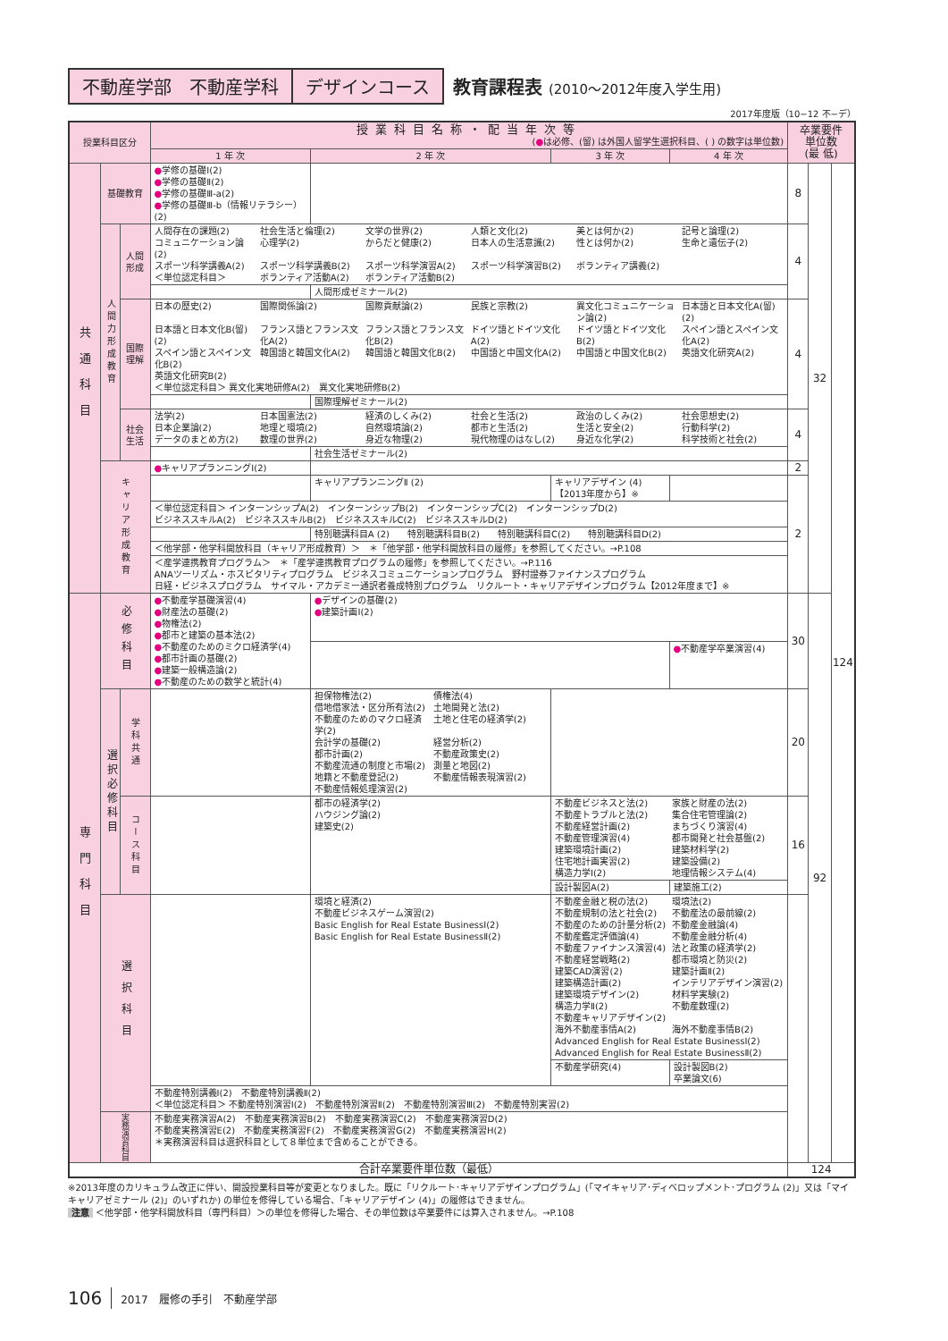不動産学部　不動産学科 デザインコース 教育課程表 (2010～2012年度入学生用)
2017年度版（10−12 不−デ）
| 授業科目区分 | | | 授業科目名称・配当年次等 ( ● は必修、(留) は外国人留学生選択科目、( ) の数字は単位数) | | | | 卒業要件 単位数 (最 低) | | |
| --- | --- | --- | --- | --- | --- | --- | --- | --- | --- |
| | | | 1 年 次 | 2 年 次 | 3 年 次 | 4 年 次 | | | |
| 共通科目 | 基礎教育 | | ● 学修の基礎Ⅰ(2) ● 学修の基礎Ⅱ(2) ● 学修の基礎Ⅲ-a(2) ● 学修の基礎Ⅲ-b（情報リテラシー）(2) | | | | 8 | 32 | 124 |
| | 人間力形成教育 | 人間形成 | 人間存在の課題(2) 社会生活と倫理(2) 文学の世界(2) 人類と文化(2) 美とは何か(2) 記号と論理(2) コミュニケーション論(2) 心理学(2) からだと健康(2) 日本人の生活意識(2) 性とは何か(2) 生命と遺伝子(2) スポーツ科学講義A(2) スポーツ科学講義B(2) スポーツ科学演習A(2) スポーツ科学演習B(2) ボランティア講義(2) ＜単位認定科目＞ ボランティア活動A(2) ボランティア活動B(2) | | | | 4 | | |
| | | | | 人間形成ゼミナール(2) | | | | | |
| | | 国際理解 | 日本の歴史(2) 国際関係論(2) 国際貢献論(2) 民族と宗教(2) 異文化コミュニケーション論(2) 日本語と日本文化A(留)(2) 日本語と日本文化B(留)(2) フランス語とフランス文化A(2) フランス語とフランス文化B(2) ドイツ語とドイツ文化A(2) ドイツ語とドイツ文化B(2) スペイン語とスペイン文化A(2) スペイン語とスペイン文化B(2) 韓国語と韓国文化A(2) 韓国語と韓国文化B(2) 中国語と中国文化A(2) 中国語と中国文化B(2) 英語文化研究A(2) 英語文化研究B(2) ＜単位認定科目＞ 異文化実地研修A(2) 異文化実地研修B(2) | | | | 4 | | |
| | | | | 国際理解ゼミナール(2) | | | | | |
| | | 社会生活 | 法学(2) 日本国憲法(2) 経済のしくみ(2) 社会と生活(2) 政治のしくみ(2) 社会思想史(2) 日本企業論(2) 地理と環境(2) 自然環境論(2) 都市と生活(2) 生活と安全(2) 行動科学(2) データのまとめ方(2) 数理の世界(2) 身近な物理(2) 現代物理のはなし(2) 身近な化学(2) 科学技術と社会(2) | | | | 4 | | |
| | | | | 社会生活ゼミナール(2) | | | | | |
| | キャリア形成教育 | | ● キャリアプランニングⅠ(2) | | | | 2 | | |
| | | | | キャリアプランニングⅡ (2) | キャリアデザイン (4)【2013年度から】※ | | 2 | | |
| | | | ＜単位認定科目＞ インターンシップA(2) インターンシップB(2) インターンシップC(2) インターンシップD(2) ビジネススキルA(2) ビジネススキルB(2) ビジネススキルC(2) ビジネススキルD(2) | | | | | | |
| | | | | 特別聴講科目A (2) 特別聴講科目B(2) 特別聴講科目C(2) 特別聴講科目D(2) | | | | | |
| | | | ＜他学部・他学科開放科目（キャリア形成教育）＞ ＊「他学部・他学科開放科目の履修」を参照してください。→P.108 | | | | | | |
| | | | ＜産学連携教育プログラム＞ ＊「産学連携教育プログラムの履修」を参照してください。→P.116 ANAツーリズム・ホスピタリティプログラム ビジネスコミュニケーションプログラム 野村證券ファイナンスプログラム 日経・ビジネスプログラム サイマル・アカデミー通訳者養成特別プログラム リクルート・キャリアデザインプログラム【2012年度まで】※ | | | | | | |
| 専門科目 | 必修科目 | | ● 不動産学基礎演習(4) ● 財産法の基礎(2) ● 物権法(2) ● 都市と建築の基本法(2) ● 不動産のためのミクロ経済学(4) ● 都市計画の基礎(2) ● 建築一般構造論(2) ● 不動産のための数学と統計(4) | ● デザインの基礎(2) ● 建築計画Ⅰ(2) | | | 30 | 92 | |
| | | | | | | ● 不動産学卒業演習(4) | | | |
| | 選択必修科目 | 学科共通 | | 担保物権法(2) 債権法(4) 借地借家法・区分所有法(2) 土地開発と法(2) 不動産のためのマクロ経済学(2) 土地と住宅の経済学(2) 会計学の基礎(2) 経営分析(2) 都市計画(2) 不動産政策史(2) 不動産流通の制度と市場(2) 測量と地図(2) 地籍と不動産登記(2) 不動産情報表現演習(2) 不動産情報処理演習(2) | | | 20 | | |
| | | コース科目 | | 都市の経済学(2) ハウジング論(2) 建築史(2) | 不動産ビジネスと法(2) 家族と財産の法(2) 不動産トラブルと法(2) 集合住宅管理論(2) 不動産経営計画(2) まちづくり演習(4) 不動産管理演習(4) 都市開発と社会基盤(2) 建築環境計画(2) 建築材料学(2) 住宅地計画実習(2) 建築設備(2) 構造力学Ⅰ(2) 地理情報システム(4) | | 16 | | |
| | | | | | 設計製図A(2) | 建築施工(2) | | | |
| | 選択科目 | | | 環境と経済(2) 不動産ビジネスゲーム演習(2) Basic English for Real Estate BusinessⅠ(2) Basic English for Real Estate BusinessⅡ(2) | 不動産金融と税の法(2) 環境法(2) 不動産規制の法と社会(2) 不動産法の最前線(2) 不動産のための計量分析(2) 不動産金融論(4) 不動産鑑定評価論(4) 不動産金融分析(4) 不動産ファイナンス演習(4) 法と政策の経済学(2) 不動産経営戦略(2) 都市環境と防災(2) 建築CAD演習(2) 建築計画Ⅱ(2) 建築構造計画(2) インテリアデザイン演習(2) 建築環境デザイン(2) 材料学実験(2) 構造力学Ⅱ(2) 不動産数理(2) 不動産キャリアデザイン(2) 海外不動産事情A(2) 海外不動産事情B(2) Advanced English for Real Estate BusinessⅠ(2) Advanced English for Real Estate BusinessⅡ(2) | | | | |
| | | | | | 不動産学研究(4) | 設計製図B(2) 卒業論文(6) | | | |
| | | | 不動産特別講義Ⅰ(2) 不動産特別講義Ⅱ(2) ＜単位認定科目＞ 不動産特別演習Ⅰ(2) 不動産特別演習Ⅱ(2) 不動産特別演習Ⅲ(2) 不動産特別実習(2) | | | | | | |
| | 実務演習科目 | | 不動産実務演習A(2) 不動産実務演習B(2) 不動産実務演習C(2) 不動産実務演習D(2) 不動産実務演習E(2) 不動産実務演習F(2) 不動産実務演習G(2) 不動産実務演習H(2) ＊実務演習科目は選択科目として８単位まで含めることができる。 | | | | | | |
| 合計卒業要件単位数（最低） | | | | | | | 124 | | |
※2013年度のカリキュラム改正に伴い、開設授業科目等が変更となりました。既に「リクルート･キャリアデザインプログラム」(「マイキャリア･ディベロップメント･プログラム (2)」又は「マイキャリアゼミナール (2)」のいずれか) の単位を修得している場合、「キャリアデザイン (4)」の履修はできません。
注意 ＜他学部・他学科開放科目（専門科目）＞の単位を修得した場合、その単位数は卒業要件には算入されません。→P.108
106 2017　履修の手引　不動産学部